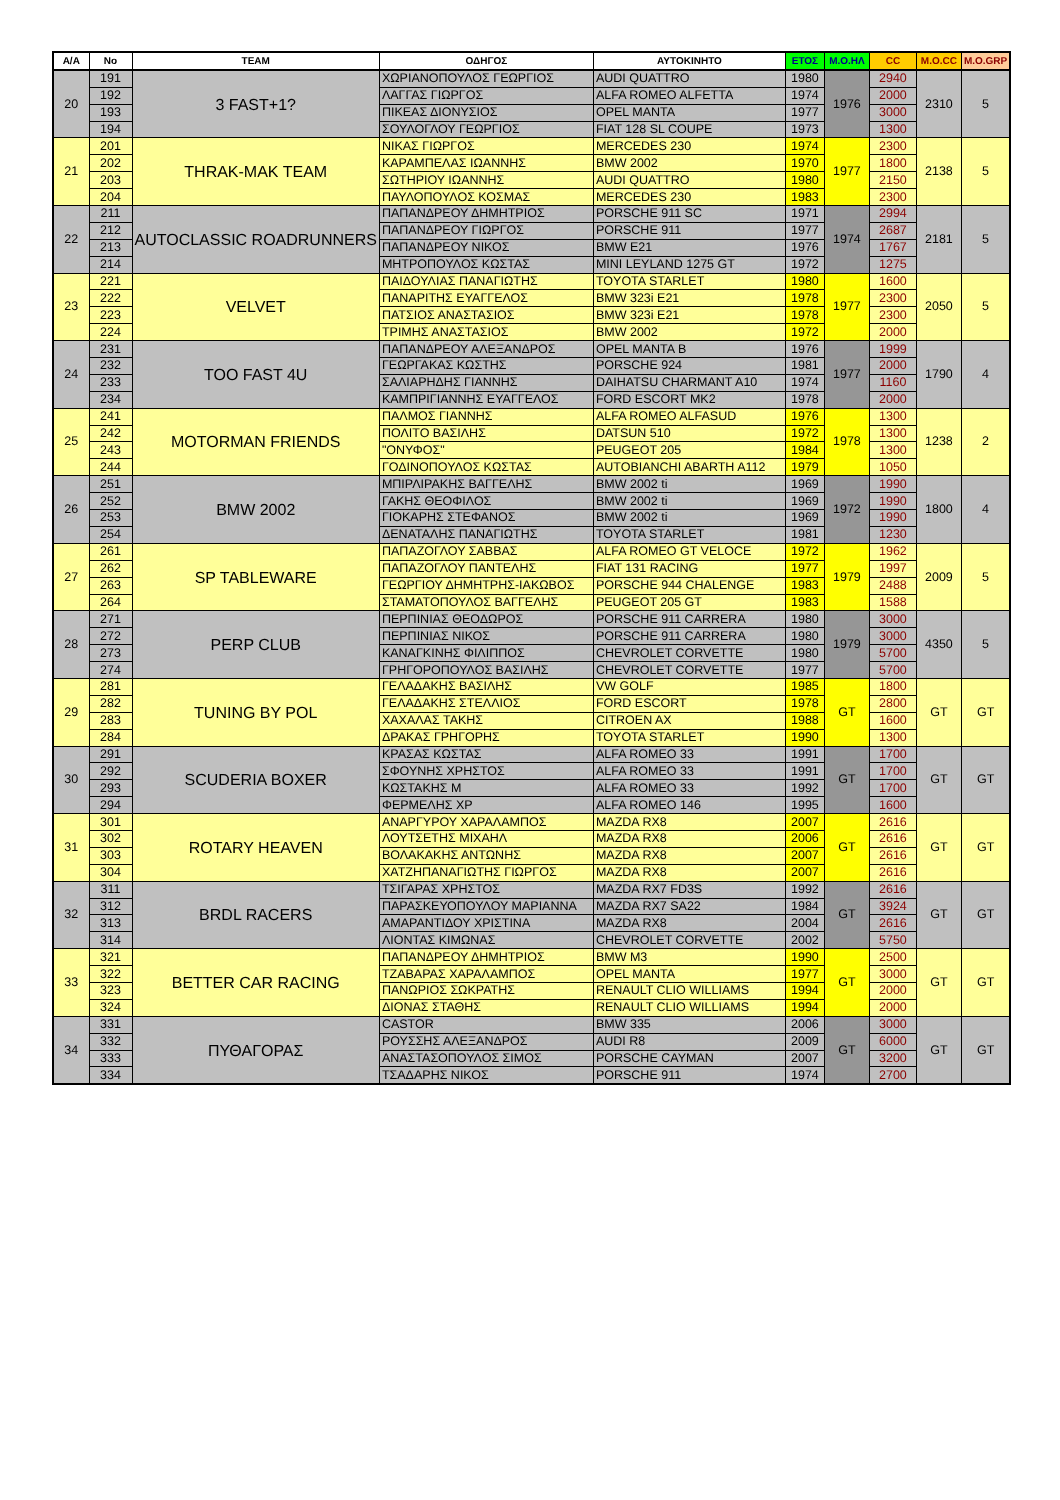| Α/Α | No | TEAM | ΟΔΗΓΟΣ | ΑΥΤΟΚΙΝΗΤΟ | ΕΤΟΣ | Μ.Ο.ΗΛ | CC | Μ.Ο.CC | Μ.Ο.GRP |
| --- | --- | --- | --- | --- | --- | --- | --- | --- | --- |
| 20 | 191 | 3 FAST+1? | ΧΩΡΙΑΝΟΠΟΥΛΟΣ ΓΕΩΡΓΙΟΣ | AUDI QUATTRO | 1980 | 1976 | 2940 | 2310 | 5 |
| | 192 | | ΛΑΓΓΑΣ ΓΙΩΡΓΟΣ | ALFA ROMEO ALFETTA | 1974 | | 2000 | | |
| | 193 | | ΠΙΚΕΑΣ ΔΙΟΝΥΣΙΟΣ | OPEL MANTA | 1977 | | 3000 | | |
| | 194 | | ΣΟΥΛΟΓΛΟΥ ΓΕΩΡΓΙΟΣ | FIAT 128 SL COUPE | 1973 | | 1300 | | |
| 21 | 201 | THRAK-MAK TEAM | ΝΙΚΑΣ ΓΙΩΡΓΟΣ | MERCEDES 230 | 1974 | 1977 | 2300 | 2138 | 5 |
| | 202 | | ΚΑΡΑΜΠΕΛΑΣ ΙΩΑΝΝΗΣ | BMW 2002 | 1970 | | 1800 | | |
| | 203 | | ΣΩΤΗΡΙΟΥ ΙΩΑΝΝΗΣ | AUDI QUATTRO | 1980 | | 2150 | | |
| | 204 | | ΠΑΥΛΟΠΟΥΛΟΣ ΚΟΣΜΑΣ | MERCEDES 230 | 1983 | | 2300 | | |
| 22 | 211 | AUTOCLASSIC ROADRUNNERS | ΠΑΠΑΝΔΡΕΟΥ ΔΗΜΗΤΡΙΟΣ | PORSCHE 911 SC | 1971 | 1974 | 2994 | 2181 | 5 |
| | 212 | | ΠΑΠΑΝΔΡΕΟΥ ΓΙΩΡΓΟΣ | PORSCHE 911 | 1977 | | 2687 | | |
| | 213 | | ΠΑΠΑΝΔΡΕΟΥ ΝΙΚΟΣ | BMW E21 | 1976 | | 1767 | | |
| | 214 | | ΜΗΤΡΟΠΟΥΛΟΣ ΚΩΣΤΑΣ | MINI LEYLAND 1275 GT | 1972 | | 1275 | | |
| 23 | 221 | VELVET | ΠΑΙΔΟΥΛΙΑΣ ΠΑΝΑΓΙΩΤΗΣ | TOYOTA STARLET | 1980 | 1977 | 1600 | 2050 | 5 |
| | 222 | | ΠΑΝΑΡΙΤΗΣ ΕΥΑΓΓΕΛΟΣ | BMW 323i E21 | 1978 | | 2300 | | |
| | 223 | | ΠΑΤΣΙΟΣ ΑΝΑΣΤΑΣΙΟΣ | BMW 323i E21 | 1978 | | 2300 | | |
| | 224 | | ΤΡΙΜΗΣ ΑΝΑΣΤΑΣΙΟΣ | BMW 2002 | 1972 | | 2000 | | |
| 24 | 231 | TOO FAST 4U | ΠΑΠΑΝΔΡΕΟΥ ΑΛΕΞΑΝΔΡΟΣ | OPEL MANTA B | 1976 | 1977 | 1999 | 1790 | 4 |
| | 232 | | ΓΕΩΡΓΑΚΑΣ ΚΩΣΤΗΣ | PORSCHE 924 | 1981 | | 2000 | | |
| | 233 | | ΣΑΛΙΑΡΗΔΗΣ ΓΙΑΝΝΗΣ | DAIHATSU CHARMANT A10 | 1974 | | 1160 | | |
| | 234 | | ΚΑΜΠΡΙΓΙΑΝΝΗΣ ΕΥΑΓΓΕΛΟΣ | FORD ESCORT MK2 | 1978 | | 2000 | | |
| 25 | 241 | MOTORMAN FRIENDS | ΠΑΛΜΟΣ ΓΙΑΝΝΗΣ | ALFA ROMEO ALFASUD | 1976 | 1978 | 1300 | 1238 | 2 |
| | 242 | | ΠΟΛΙΤΟ ΒΑΣΙΛΗΣ | DATSUN 510 | 1972 | | 1300 | | |
| | 243 | | "ΟΝΥΦΟΣ" | PEUGEOT 205 | 1984 | | 1300 | | |
| | 244 | | ΓΟΔΙΝΟΠΟΥΛΟΣ ΚΩΣΤΑΣ | AUTOBIANCHI ABARTH A112 | 1979 | | 1050 | | |
| 26 | 251 | BMW 2002 | ΜΠΙΡΛΙΡΑΚΗΣ ΒΑΓΓΕΛΗΣ | BMW 2002 ti | 1969 | 1972 | 1990 | 1800 | 4 |
| | 252 | | ΓΑΚΗΣ ΘΕΟΦΙΛΟΣ | BMW 2002 ti | 1969 | | 1990 | | |
| | 253 | | ΓΙΟΚΑΡΗΣ ΣΤΕΦΑΝΟΣ | BMW 2002 ti | 1969 | | 1990 | | |
| | 254 | | ΔΕΝΑΤΑΛΗΣ ΠΑΝΑΓΙΩΤΗΣ | TOYOTA STARLET | 1981 | | 1230 | | |
| 27 | 261 | SP TABLEWARE | ΠΑΠΑΖΟΓΛΟΥ ΣΑΒΒΑΣ | ALFA ROMEO GT VELOCE | 1972 | 1979 | 1962 | 2009 | 5 |
| | 262 | | ΠΑΠΑΖΟΓΛΟΥ ΠΑΝΤΕΛΗΣ | FIAT 131 RACING | 1977 | | 1997 | | |
| | 263 | | ΓΕΩΡΓΙΟΥ ΔΗΜΗΤΡΗΣ-ΙΑΚΩΒΟΣ | PORSCHE 944 CHALENGE | 1983 | | 2488 | | |
| | 264 | | ΣΤΑΜΑΤΟΠΟΥΛΟΣ ΒΑΓΓΕΛΗΣ | PEUGEOT 205 GT | 1983 | | 1588 | | |
| 28 | 271 | PERP CLUB | ΠΕΡΠΙΝΙΑΣ ΘΕΟΔΩΡΟΣ | PORSCHE 911 CARRERA | 1980 | 1979 | 3000 | 4350 | 5 |
| | 272 | | ΠΕΡΠΙΝΙΑΣ ΝΙΚΟΣ | PORSCHE 911 CARRERA | 1980 | | 3000 | | |
| | 273 | | ΚΑΝΑΓΚΙΝΗΣ ΦΙΛΙΠΠΟΣ | CHEVROLET CORVETTE | 1980 | | 5700 | | |
| | 274 | | ΓΡΗΓΟΡΟΠΟΥΛΟΣ ΒΑΣΙΛΗΣ | CHEVROLET CORVETTE | 1977 | | 5700 | | |
| 29 | 281 | TUNING BY POL | ΓΕΛΑΔΑΚΗΣ ΒΑΣΙΛΗΣ | VW GOLF | 1985 | GT | 1800 | GT | GT |
| | 282 | | ΓΕΛΑΔΑΚΗΣ ΣΤΕΛΛΙΟΣ | FORD ESCORT | 1978 | | 2800 | | |
| | 283 | | ΧΑΧΑΛΑΣ ΤΑΚΗΣ | CITROEN AX | 1988 | | 1600 | | |
| | 284 | | ΔΡΑΚΑΣ ΓΡΗΓΟΡΗΣ | TOYOTA STARLET | 1990 | | 1300 | | |
| 30 | 291 | SCUDERIA BOXER | ΚΡΑΣΑΣ ΚΩΣΤΑΣ | ALFA ROMEO 33 | 1991 | GT | 1700 | GT | GT |
| | 292 | | ΣΦΟΥΝΗΣ ΧΡΗΣΤΟΣ | ALFA ROMEO 33 | 1991 | | 1700 | | |
| | 293 | | ΚΩΣΤΑΚΗΣ Μ | ALFA ROMEO 33 | 1992 | | 1700 | | |
| | 294 | | ΦΕΡΜΕΛΗΣ ΧΡ | ALFA ROMEO 146 | 1995 | | 1600 | | |
| 31 | 301 | ROTARY HEAVEN | ΑΝΑΡΓΥΡΟΥ ΧΑΡΑΛΑΜΠΟΣ | MAZDA RX8 | 2007 | GT | 2616 | GT | GT |
| | 302 | | ΛΟΥΤΣΕΤΗΣ ΜΙΧΑΗΛ | MAZDA RX8 | 2006 | | 2616 | | |
| | 303 | | ΒΟΛΑΚΑΚΗΣ ΑΝΤΩΝΗΣ | MAZDA RX8 | 2007 | | 2616 | | |
| | 304 | | ΧΑΤΖΗΠΑΝΑΓΙΩΤΗΣ ΓΙΩΡΓΟΣ | MAZDA RX8 | 2007 | | 2616 | | |
| 32 | 311 | BRDL RACERS | ΤΣΙΓΑΡΑΣ ΧΡΗΣΤΟΣ | MAZDA RX7 FD3S | 1992 | GT | 2616 | GT | GT |
| | 312 | | ΠΑΡΑΣΚΕΥΟΠΟΥΛΟΥ ΜΑΡΙΑΝΝΑ | MAZDA RX7 SA22 | 1984 | | 3924 | | |
| | 313 | | ΑΜΑΡΑΝΤΙΔΟΥ ΧΡΙΣΤΙΝΑ | MAZDA RX8 | 2004 | | 2616 | | |
| | 314 | | ΛΙΟΝΤΑΣ ΚΙΜΩΝΑΣ | CHEVROLET CORVETTE | 2002 | | 5750 | | |
| 33 | 321 | BETTER CAR RACING | ΠΑΠΑΝΔΡΕΟΥ ΔΗΜΗΤΡΙΟΣ | BMW M3 | 1990 | GT | 2500 | GT | GT |
| | 322 | | ΤΖΑΒΑΡΑΣ ΧΑΡΑΛΑΜΠΟΣ | OPEL MANTA | 1977 | | 3000 | | |
| | 323 | | ΠΑΝΩΡΙΟΣ ΣΩΚΡΑΤΗΣ | RENAULT CLIO WILLIAMS | 1994 | | 2000 | | |
| | 324 | | ΔΙΟΝΑΣ ΣΤΑΘΗΣ | RENAULT CLIO WILLIAMS | 1994 | | 2000 | | |
| 34 | 331 | ΠΥΘΑΓΟΡΑΣ | CASTOR | BMW 335 | 2006 | GT | 3000 | GT | GT |
| | 332 | | ΡΟΥΣΣΗΣ ΑΛΕΞΑΝΔΡΟΣ | AUDI R8 | 2009 | | 6000 | | |
| | 333 | | ΑΝΑΣΤΑΣΟΠΟΥΛΟΣ ΣΙΜΟΣ | PORSCHE CAYMAN | 2007 | | 3200 | | |
| | 334 | | ΤΣΑΔΑΡΗΣ ΝΙΚΟΣ | PORSCHE 911 | 1974 | | 2700 | | |